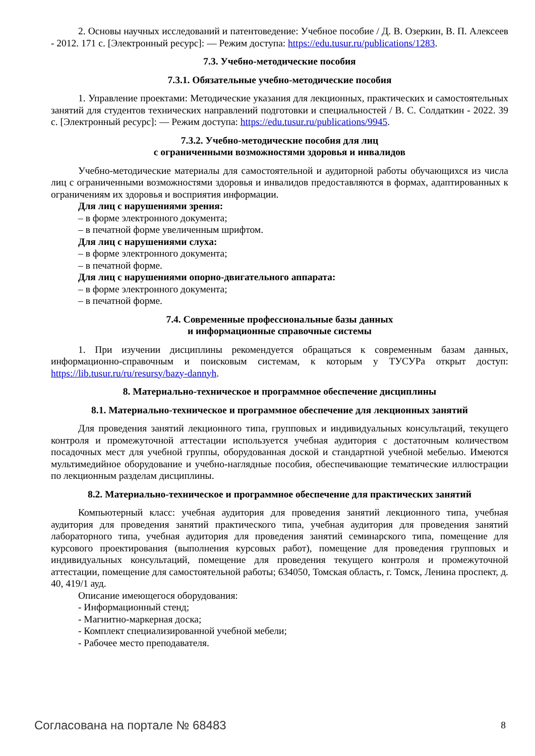2. Основы научных исследований и патентоведение: Учебное пособие / Д. В. Озеркин, В. П. Алексеев - 2012. 171 с. [Электронный ресурс]: — Режим доступа: https://edu.tusur.ru/publications/1283.
7.3. Учебно-методические пособия
7.3.1. Обязательные учебно-методические пособия
1. Управление проектами: Методические указания для лекционных, практических и самостоятельных занятий для студентов технических направлений подготовки и специальностей / В. С. Солдаткин - 2022. 39 с. [Электронный ресурс]: — Режим доступа: https://edu.tusur.ru/publications/9945.
7.3.2. Учебно-методические пособия для лиц
с ограниченными возможностями здоровья и инвалидов
Учебно-методические материалы для самостоятельной и аудиторной работы обучающихся из числа лиц с ограниченными возможностями здоровья и инвалидов предоставляются в формах, адаптированных к ограничениям их здоровья и восприятия информации.
Для лиц с нарушениями зрения:
– в форме электронного документа;
– в печатной форме увеличенным шрифтом.
Для лиц с нарушениями слуха:
– в форме электронного документа;
– в печатной форме.
Для лиц с нарушениями опорно-двигательного аппарата:
– в форме электронного документа;
– в печатной форме.
7.4. Современные профессиональные базы данных
и информационные справочные системы
1. При изучении дисциплины рекомендуется обращаться к современным базам данных, информационно-справочным и поисковым системам, к которым у ТУСУРа открыт доступ: https://lib.tusur.ru/ru/resursy/bazy-dannyh.
8. Материально-техническое и программное обеспечение дисциплины
8.1. Материально-техническое и программное обеспечение для лекционных занятий
Для проведения занятий лекционного типа, групповых и индивидуальных консультаций, текущего контроля и промежуточной аттестации используется учебная аудитория с достаточным количеством посадочных мест для учебной группы, оборудованная доской и стандартной учебной мебелью. Имеются мультимедийное оборудование и учебно-наглядные пособия, обеспечивающие тематические иллюстрации по лекционным разделам дисциплины.
8.2. Материально-техническое и программное обеспечение для практических занятий
Компьютерный класс: учебная аудитория для проведения занятий лекционного типа, учебная аудитория для проведения занятий практического типа, учебная аудитория для проведения занятий лабораторного типа, учебная аудитория для проведения занятий семинарского типа, помещение для курсового проектирования (выполнения курсовых работ), помещение для проведения групповых и индивидуальных консультаций, помещение для проведения текущего контроля и промежуточной аттестации, помещение для самостоятельной работы; 634050, Томская область, г. Томск, Ленина проспект, д. 40, 419/1 ауд.
Описание имеющегося оборудования:
- Информационный стенд;
- Магнитно-маркерная доска;
- Комплект специализированной учебной мебели;
- Рабочее место преподавателя.
Согласована на портале № 68483 8